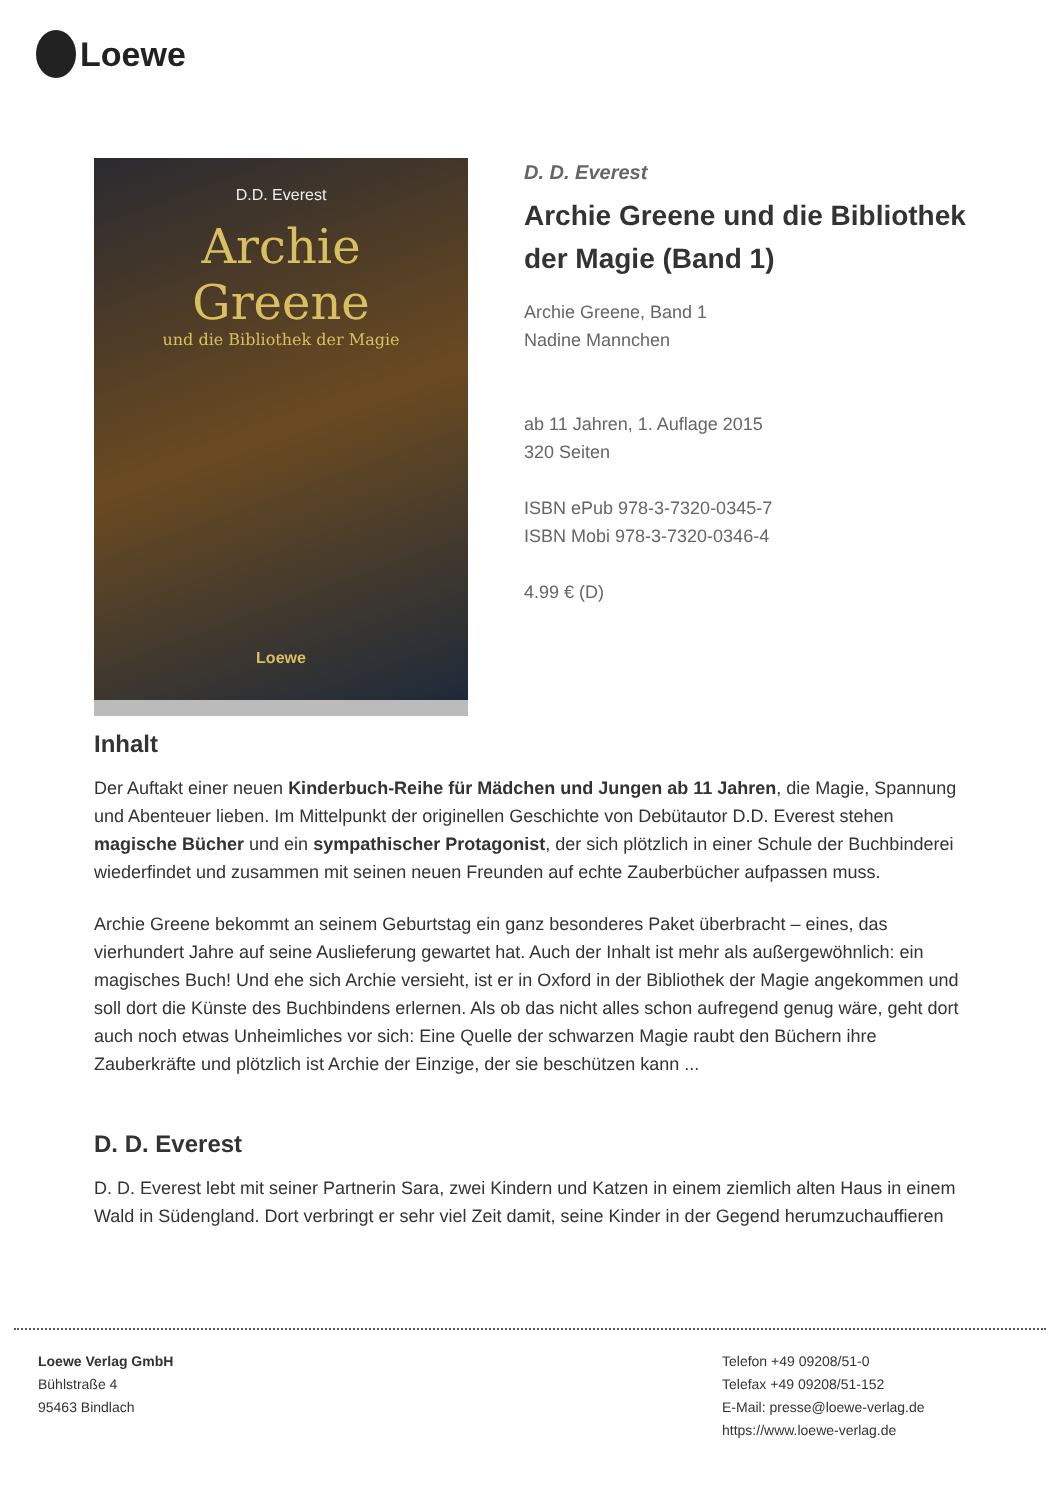Loewe
D.D. Everest
Archie
Greene
und die Bibliothek der Magie
Loewe
D. D. Everest
Archie Greene und die Bibliothek der Magie (Band 1)
Archie Greene, Band 1
Nadine Mannchen
ab 11 Jahren, 1. Auflage 2015
320 Seiten
ISBN ePub 978-3-7320-0345-7
ISBN Mobi 978-3-7320-0346-4
4.99 € (D)
Inhalt
Der Auftakt einer neuen Kinderbuch-Reihe für Mädchen und Jungen ab 11 Jahren, die Magie, Spannung und Abenteuer lieben. Im Mittelpunkt der originellen Geschichte von Debütautor D.D. Everest stehen magische Bücher und ein sympathischer Protagonist, der sich plötzlich in einer Schule der Buchbinderei wiederfindet und zusammen mit seinen neuen Freunden auf echte Zauberbücher aufpassen muss.
Archie Greene bekommt an seinem Geburtstag ein ganz besonderes Paket überbracht – eines, das vierhundert Jahre auf seine Auslieferung gewartet hat. Auch der Inhalt ist mehr als außergewöhnlich: ein magisches Buch! Und ehe sich Archie versieht, ist er in Oxford in der Bibliothek der Magie angekommen und soll dort die Künste des Buchbindens erlernen. Als ob das nicht alles schon aufregend genug wäre, geht dort auch noch etwas Unheimliches vor sich: Eine Quelle der schwarzen Magie raubt den Büchern ihre Zauberkräfte und plötzlich ist Archie der Einzige, der sie beschützen kann ...
D. D. Everest
D. D. Everest lebt mit seiner Partnerin Sara, zwei Kindern und Katzen in einem ziemlich alten Haus in einem Wald in Südengland. Dort verbringt er sehr viel Zeit damit, seine Kinder in der Gegend herumzuchauffieren
Loewe Verlag GmbH
Bühlstraße 4
95463 Bindlach
Telefon +49 09208/51-0
Telefax +49 09208/51-152
E-Mail: presse@loewe-verlag.de
https://www.loewe-verlag.de